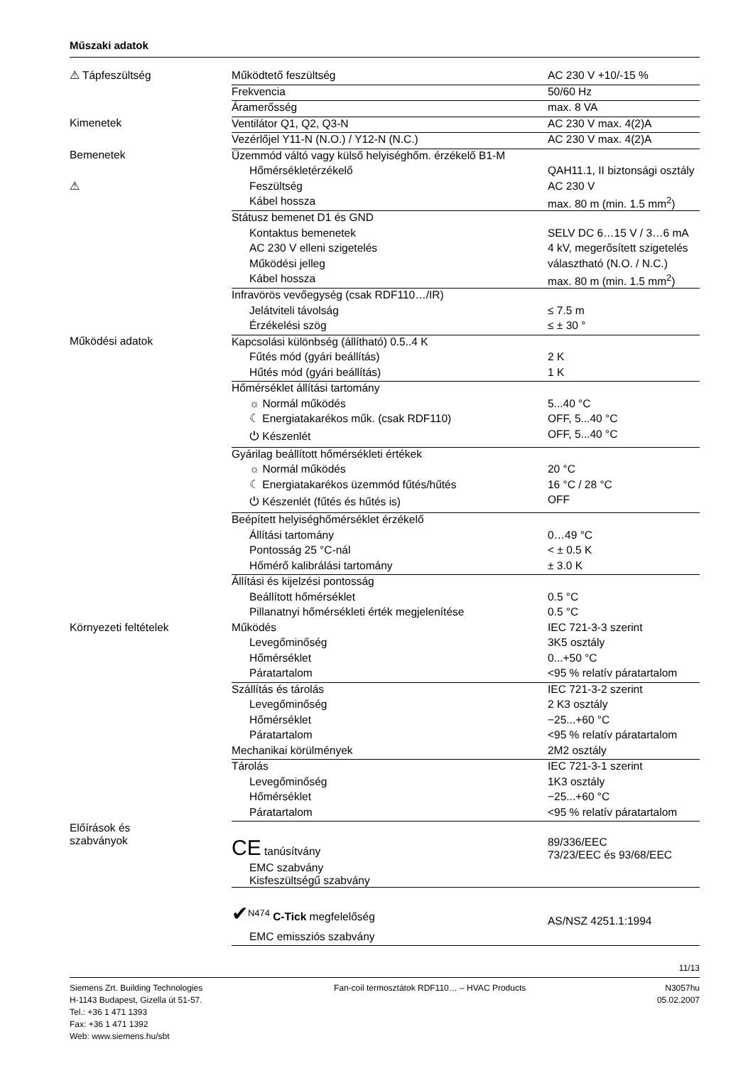Műszaki adatok
| ⚠ Tápfeszültség | Működtető feszültség | AC 230 V +10/-15 % |
| | Frekvencia | 50/60 Hz |
| | Áramerősség | max. 8 VA |
| Kimenetek | Ventilátor Q1, Q2, Q3-N | AC 230 V max. 4(2)A |
| | Vezérlőjel Y11-N (N.O.) / Y12-N (N.C.) | AC 230 V max. 4(2)A |
| Bemenetek | Üzemmód váltó vagy külső helyiséghőm. érzékelő B1-M | |
| | Hőmérsékletérzékelő | QAH11.1, II biztonsági osztály |
| ⚠ | Feszültség | AC 230 V |
| | Kábel hossza | max. 80 m (min. 1.5 mm<sup>2</sup>) |
| | Státusz bemenet D1 és GND | |
| | Kontaktus bemenetek | SELV DC 6…15 V / 3…6 mA |
| | AC 230 V elleni szigetelés | 4 kV, megerősített szigetelés |
| | Működési jelleg | választható (N.O. / N.C.) |
| | Kábel hossza | max. 80 m (min. 1.5 mm<sup>2</sup>) |
| | Infravörös vevőegység (csak RDF110…/IR) | |
| | Jelátviteli távolság | ≤ 7.5 m |
| | Érzékelési szög | ≤ ± 30 ° |
| Működési adatok | Kapcsolási különbség (állítható) 0.5..4 K | |
| | Fűtés mód (gyári beállítás) | 2 K |
| | Hűtés mód (gyári beállítás) | 1 K |
| | Hőmérséklet állítási tartomány | |
| | ☼ Normál működés | 5...40 °C |
| | ☾ Energiatakarékos műk. (csak RDF110) | OFF, 5...40 °C |
| | ⏻ Készenlét | OFF, 5...40 °C |
| | Gyárilag beállított hőmérsékleti értékek | |
| | ☼ Normál működés | 20 °C |
| | ☾ Energiatakarékos üzemmód fűtés/hűtés | 16 °C / 28 °C |
| | ⏻ Készenlét (fűtés és hűtés is) | OFF |
| | Beépített helyiséghőmérséklet érzékelő | |
| | Állítási tartomány | 0…49 °C |
| | Pontosság 25 °C-nál | < ± 0.5 K |
| | Hőmérő kalibrálási tartomány | ± 3.0 K |
| | Állítási és kijelzési pontosság | |
| | Beállított hőmérséklet | 0.5 °C |
| | Pillanatnyi hőmérsékleti érték megjelenítése | 0.5 °C |
| Környezeti feltételek | Működés | IEC 721-3-3 szerint |
| | Levegőminőség | 3K5 osztály |
| | Hőmérséklet | 0...+50 °C |
| | Páratartalom | <95 % relatív páratartalom |
| | Szállítás és tárolás | IEC 721-3-2 szerint |
| | Levegőminőség | 2 K3 osztály |
| | Hőmérséklet | −25...+60 °C |
| | Páratartalom | <95 % relatív páratartalom |
| | Mechanikai körülmények | 2M2 osztály |
| | Tárolás | IEC 721-3-1 szerint |
| | Levegőminőség | 1K3 osztály |
| | Hőmérséklet | −25...+60 °C |
| | Páratartalom | <95 % relatív páratartalom |
| Előírások és szabványok | CE tanúsítvány | 89/336/EEC 73/23/EEC és 93/68/EEC |
| | EMC szabvány Kisfeszültségű szabvány | |
| | ✔<sup>N474</sup> C-Tick megfelelőség | AS/NSZ 4251.1:1994 |
| | EMC emissziós szabvány | |
11/13
Siemens Zrt. Building Technologies
H-1143 Budapest, Gizella út 51-57.
Tel.: +36 1 471 1393
Fax: +36 1 471 1392
Web: www.siemens.hu/sbt
Fan-coil termosztátok RDF110… – HVAC Products
N3057hu
05.02.2007